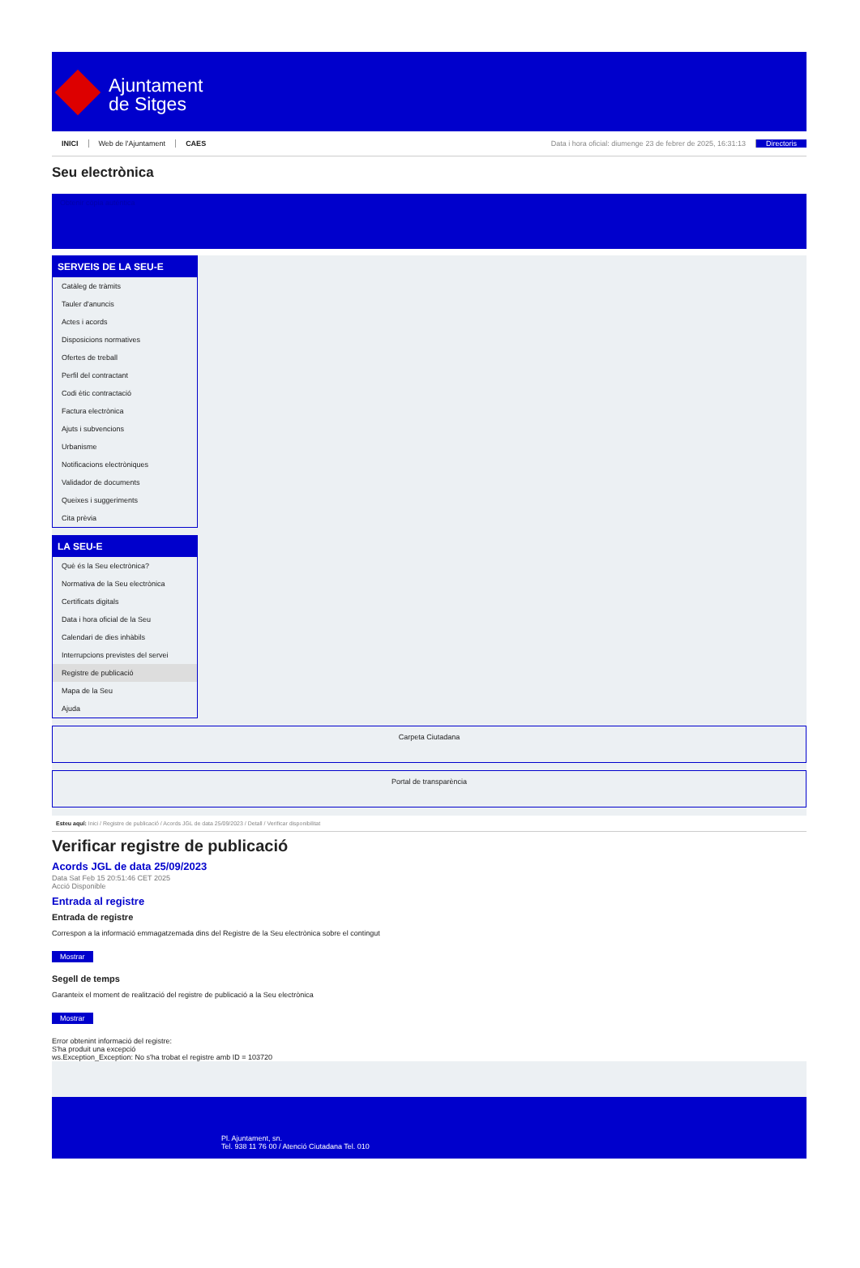Ajuntament
de Sitges
INICI Web de l'Ajuntament CAES Data i hora oficial: diumenge 23 de febrer de 2025, 16:31:13 Directoris
Seu electrònica
Obtenir còpia autèntica
SERVEIS DE LA SEU-E
Catàleg de tràmits
Tauler d'anuncis
Actes i acords
Disposicions normatives
Ofertes de treball
Perfil del contractant
Codi ètic contractació
Factura electrònica
Ajuts i subvencions
Urbanisme
Notificacions electròniques
Validador de documents
Queixes i suggeriments
Cita prèvia
LA SEU-E
Què és la Seu electrònica?
Normativa de la Seu electrònica
Certificats digitals
Data i hora oficial de la Seu
Calendari de dies inhàbils
Interrupcions previstes del servei
Registre de publicació
Mapa de la Seu
Ajuda
Carpeta Ciutadana
Portal de transparència
Esteu aquí: Inici / Registre de publicació / Acords JGL de data 25/09/2023 / Detall / Verificar disponibilitat
Verificar registre de publicació
Acords JGL de data 25/09/2023
Data Sat Feb 15 20:51:46 CET 2025
Acció Disponible
Entrada al registre
Entrada de registre
Correspon a la informació emmagatzemada dins del Registre de la Seu electrònica sobre el contingut
Mostrar
Segell de temps
Garanteix el moment de realització del registre de publicació a la Seu electrònica
Mostrar
Error obtenint informació del registre:
S'ha produit una excepció
ws.Exception_Exception: No s'ha trobat el registre amb ID = 103720
Pl. Ajuntament, sn.
Tel. 938 11 76 00 / Atenció Ciutadana Tel. 010